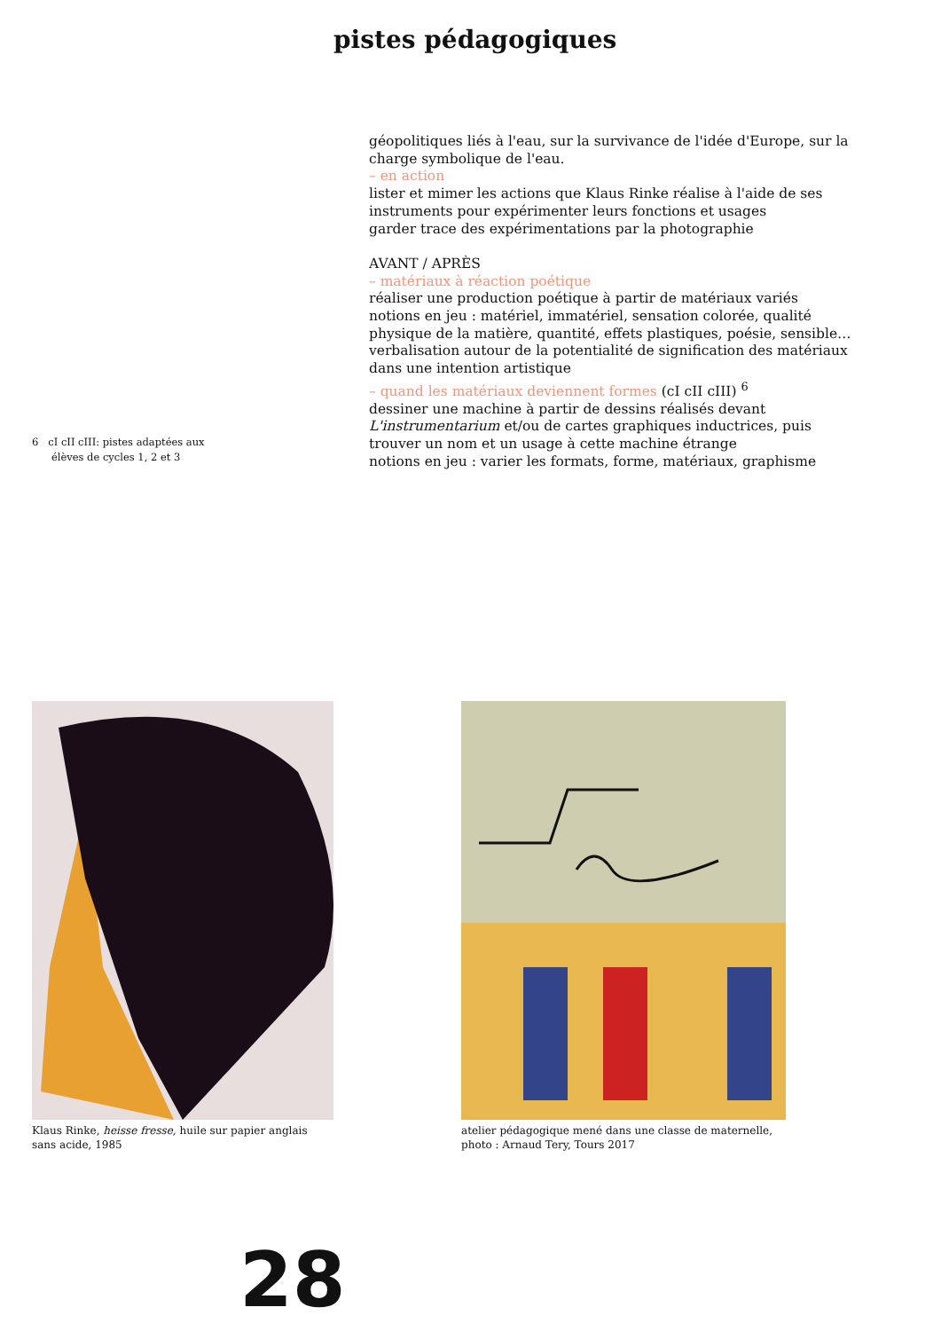pistes pédagogiques
6 cI cII cIII: pistes adaptées aux
élèves de cycles 1, 2 et 3
géopolitiques liés à l'eau, sur la survivance de l'idée d'Europe, sur la charge symbolique de l'eau.
– en action
lister et mimer les actions que Klaus Rinke réalise à l'aide de ses instruments pour expérimenter leurs fonctions et usages
garder trace des expérimentations par la photographie
AVANT / APRÈS
– matériaux à réaction poétique
réaliser une production poétique à partir de matériaux variés
notions en jeu : matériel, immatériel, sensation colorée, qualité physique de la matière, quantité, effets plastiques, poésie, sensible…
verbalisation autour de la potentialité de signification des matériaux dans une intention artistique
– quand les matériaux deviennent formes (cI cII cIII) <sup>6</sup>
dessiner une machine à partir de dessins réalisés devant L'instrumentarium et/ou de cartes graphiques inductrices, puis trouver un nom et un usage à cette machine étrange
notions en jeu : varier les formats, forme, matériaux, graphisme
Klaus Rinke, heisse fresse, huile sur papier anglais
sans acide, 1985
atelier pédagogique mené dans une classe de maternelle,
photo : Arnaud Tery, Tours 2017
28